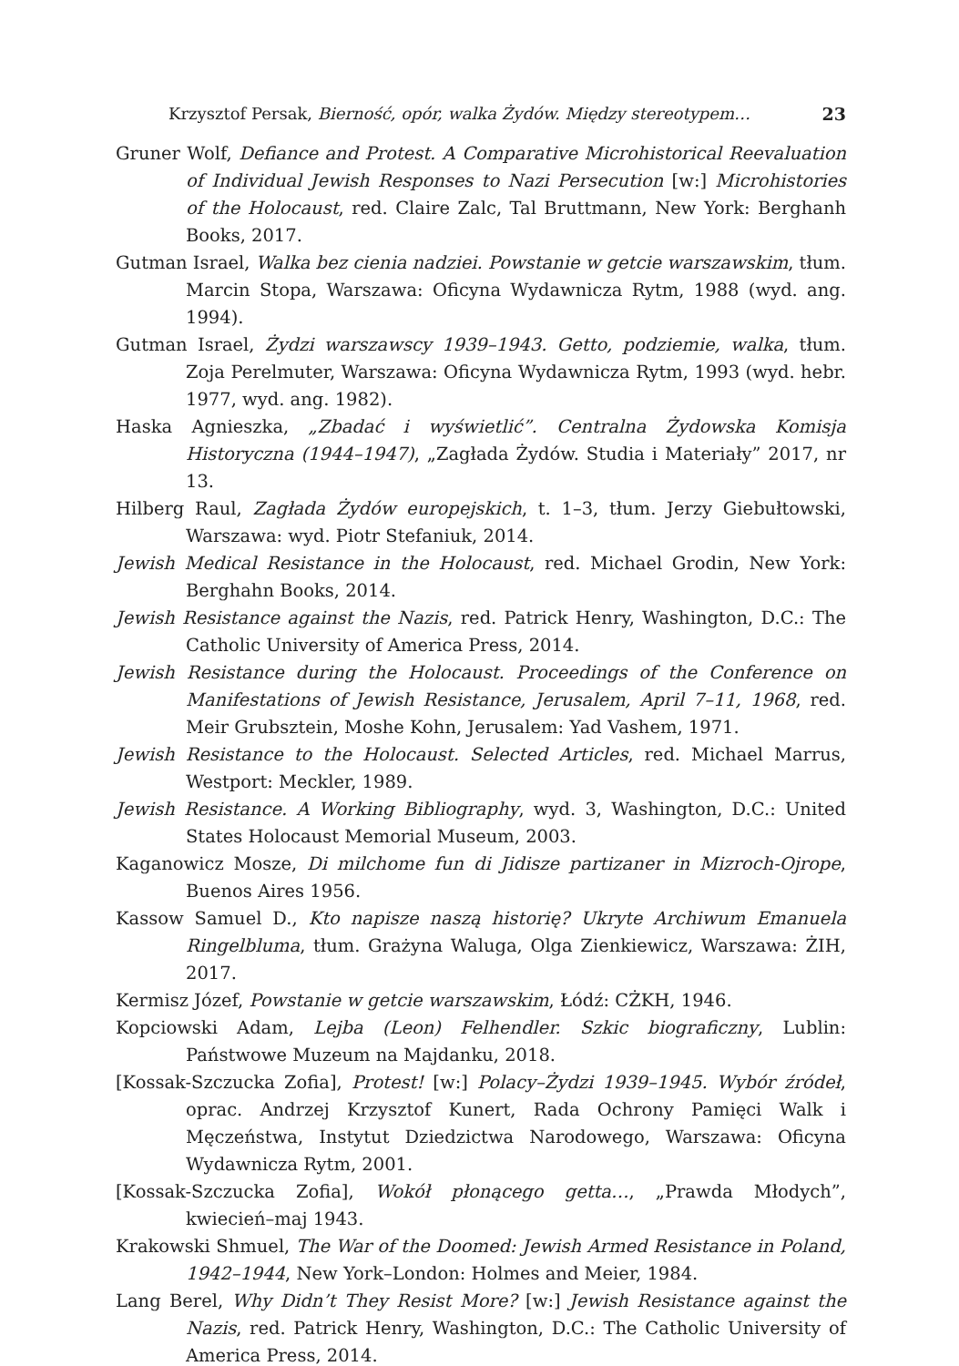Krzysztof Persak, Bierność, opór, walka Żydów. Między stereotypem… 23
Gruner Wolf, Defiance and Protest. A Comparative Microhistorical Reevaluation of Individual Jewish Responses to Nazi Persecution [w:] Microhistories of the Holocaust, red. Claire Zalc, Tal Bruttmann, New York: Berghanh Books, 2017.
Gutman Israel, Walka bez cienia nadziei. Powstanie w getcie warszawskim, tłum. Marcin Stopa, Warszawa: Oficyna Wydawnicza Rytm, 1988 (wyd. ang. 1994).
Gutman Israel, Żydzi warszawscy 1939–1943. Getto, podziemie, walka, tłum. Zoja Perelmuter, Warszawa: Oficyna Wydawnicza Rytm, 1993 (wyd. hebr. 1977, wyd. ang. 1982).
Haska Agnieszka, „Zbadać i wyświetlić”. Centralna Żydowska Komisja Historyczna (1944–1947), „Zagłada Żydów. Studia i Materiały” 2017, nr 13.
Hilberg Raul, Zagłada Żydów europejskich, t. 1–3, tłum. Jerzy Giebułtowski, Warszawa: wyd. Piotr Stefaniuk, 2014.
Jewish Medical Resistance in the Holocaust, red. Michael Grodin, New York: Berghahn Books, 2014.
Jewish Resistance against the Nazis, red. Patrick Henry, Washington, D.C.: The Catholic University of America Press, 2014.
Jewish Resistance during the Holocaust. Proceedings of the Conference on Manifestations of Jewish Resistance, Jerusalem, April 7–11, 1968, red. Meir Grubsztein, Moshe Kohn, Jerusalem: Yad Vashem, 1971.
Jewish Resistance to the Holocaust. Selected Articles, red. Michael Marrus, Westport: Meckler, 1989.
Jewish Resistance. A Working Bibliography, wyd. 3, Washington, D.C.: United States Holocaust Memorial Museum, 2003.
Kaganowicz Mosze, Di milchome fun di Jidisze partizaner in Mizroch-Ojrope, Buenos Aires 1956.
Kassow Samuel D., Kto napisze naszą historię? Ukryte Archiwum Emanuela Ringelbluma, tłum. Grażyna Waluga, Olga Zienkiewicz, Warszawa: ŻIH, 2017.
Kermisz Józef, Powstanie w getcie warszawskim, Łódź: CŻKH, 1946.
Kopciowski Adam, Lejba (Leon) Felhendler. Szkic biograficzny, Lublin: Państwowe Muzeum na Majdanku, 2018.
[Kossak-Szczucka Zofia], Protest! [w:] Polacy–Żydzi 1939–1945. Wybór źródeł, oprac. Andrzej Krzysztof Kunert, Rada Ochrony Pamięci Walk i Męczeństwa, Instytut Dziedzictwa Narodowego, Warszawa: Oficyna Wydawnicza Rytm, 2001.
[Kossak-Szczucka Zofia], Wokół płonącego getta…, „Prawda Młodych”, kwiecień–maj 1943.
Krakowski Shmuel, The War of the Doomed: Jewish Armed Resistance in Poland, 1942–1944, New York–London: Holmes and Meier, 1984.
Lang Berel, Why Didn’t They Resist More? [w:] Jewish Resistance against the Nazis, red. Patrick Henry, Washington, D.C.: The Catholic University of America Press, 2014.